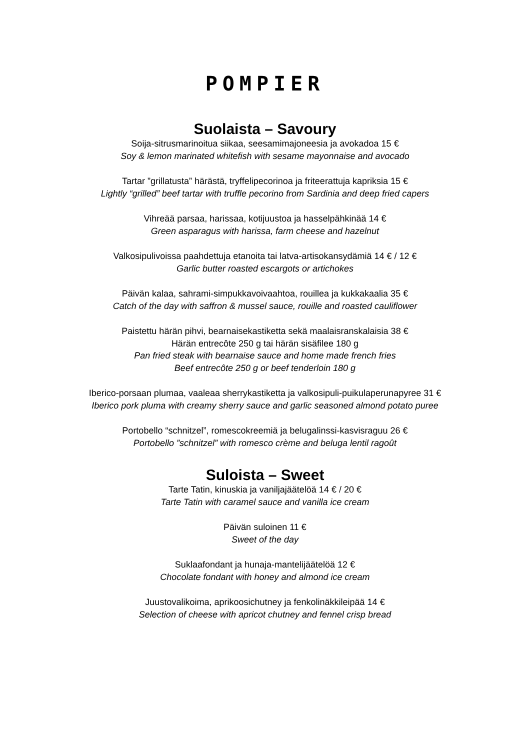POMPIER
Suolaista – Savoury
Soija-sitrusmarinoitua siikaa, seesamimajoneesia ja avokadoa 15 €
Soy & lemon marinated whitefish with sesame mayonnaise and avocado
Tartar ”grillatusta” härästä, tryffelipecorinoa ja friteerattuja kapriksia 15 €
Lightly “grilled” beef tartar with truffle pecorino from Sardinia and deep fried capers
Vihreää parsaa, harissaa, kotijuustoa ja hasselpähkinää 14 €
Green asparagus with harissa, farm cheese and hazelnut
Valkosipulivoissa paahdettuja etanoita tai latva-artisokansydämiä 14 € / 12 €
Garlic butter roasted escargots or artichokes
Päivän kalaa, sahrami-simpukkavoivaahtoa, rouillea ja kukkakaalia 35 €
Catch of the day with saffron & mussel sauce, rouille and roasted cauliflower
Paistettu härän pihvi, bearnaisekastiketta sekä maalaisranskalaisia 38 €
Härän entrecôte 250 g tai härän sisäfilee 180 g
Pan fried steak with bearnaise sauce and home made french fries
Beef entrecôte 250 g or beef tenderloin 180 g
Iberico-porsaan plumaa, vaaleaa sherrykastiketta ja valkosipuli-puikulaperunapyree 31 €
Iberico pork pluma with creamy sherry sauce and garlic seasoned almond potato puree
Portobello “schnitzel”, romescokreemiä ja belugalinssi-kasvisraguu 26 €
Portobello ”schnitzel” with romesco crème and beluga lentil ragoût
Suloista – Sweet
Tarte Tatin, kinuskia ja vaniljajäätelöä 14 € / 20 €
Tarte Tatin with caramel sauce and vanilla ice cream
Päivän suloinen 11 €
Sweet of the day
Suklaafondant ja hunaja-mantelijäätelöä 12 €
Chocolate fondant with honey and almond ice cream
Juustovalikoima, aprikoosichutney ja fenkolinäkkileipää 14 €
Selection of cheese with apricot chutney and fennel crisp bread